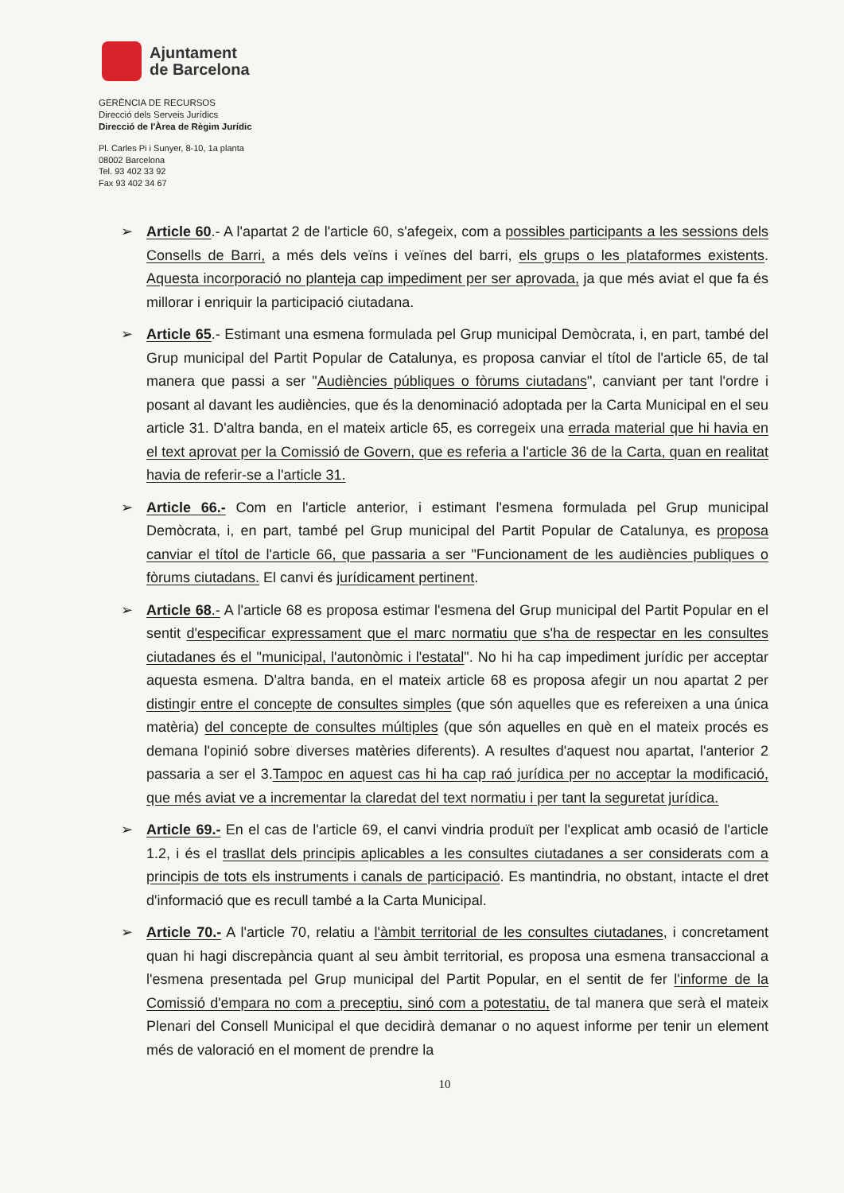Ajuntament
de Barcelona
GERÈNCIA DE RECURSOS
Direcció dels Serveis Jurídics
Direcció de l'Àrea de Règim Jurídic
Pl. Carles Pi i Sunyer, 8-10, 1a planta
08002 Barcelona
Tel. 93 402 33 92
Fax 93 402 34 67
➢ Article 60.- A l'apartat 2 de l'article 60, s'afegeix, com a possibles participants a les sessions dels Consells de Barri, a més dels veïns i veïnes del barri, els grups o les plataformes existents. Aquesta incorporació no planteja cap impediment per ser aprovada, ja que més aviat el que fa és millorar i enriquir la participació ciutadana.
➢ Article 65.- Estimant una esmena formulada pel Grup municipal Demòcrata, i, en part, també del Grup municipal del Partit Popular de Catalunya, es proposa canviar el títol de l'article 65, de tal manera que passi a ser "Audiències públiques o fòrums ciutadans", canviant per tant l'ordre i posant al davant les audiències, que és la denominació adoptada per la Carta Municipal en el seu article 31. D'altra banda, en el mateix article 65, es corregeix una errada material que hi havia en el text aprovat per la Comissió de Govern, que es referia a l'article 36 de la Carta, quan en realitat havia de referir-se a l'article 31.
➢ Article 66.- Com en l'article anterior, i estimant l'esmena formulada pel Grup municipal Demòcrata, i, en part, també pel Grup municipal del Partit Popular de Catalunya, es proposa canviar el títol de l'article 66, que passaria a ser "Funcionament de les audiències publiques o fòrums ciutadans. El canvi és jurídicament pertinent.
➢ Article 68.- A l'article 68 es proposa estimar l'esmena del Grup municipal del Partit Popular en el sentit d'especificar expressament que el marc normatiu que s'ha de respectar en les consultes ciutadanes és el "municipal, l'autonòmic i l'estatal". No hi ha cap impediment jurídic per acceptar aquesta esmena. D'altra banda, en el mateix article 68 es proposa afegir un nou apartat 2 per distingir entre el concepte de consultes simples (que són aquelles que es refereixen a una única matèria) del concepte de consultes múltiples (que són aquelles en què en el mateix procés es demana l'opinió sobre diverses matèries diferents). A resultes d'aquest nou apartat, l'anterior 2 passaria a ser el 3.Tampoc en aquest cas hi ha cap raó jurídica per no acceptar la modificació, que més aviat ve a incrementar la claredat del text normatiu i per tant la seguretat jurídica.
➢ Article 69.- En el cas de l'article 69, el canvi vindria produït per l'explicat amb ocasió de l'article 1.2, i és el trasllat dels principis aplicables a les consultes ciutadanes a ser considerats com a principis de tots els instruments i canals de participació. Es mantindria, no obstant, intacte el dret d'informació que es recull també a la Carta Municipal.
➢ Article 70.- A l'article 70, relatiu a l'àmbit territorial de les consultes ciutadanes, i concretament quan hi hagi discrepància quant al seu àmbit territorial, es proposa una esmena transaccional a l'esmena presentada pel Grup municipal del Partit Popular, en el sentit de fer l'informe de la Comissió d'empara no com a preceptiu, sinó com a potestatiu, de tal manera que serà el mateix Plenari del Consell Municipal el que decidirà demanar o no aquest informe per tenir un element més de valoració en el moment de prendre la
10